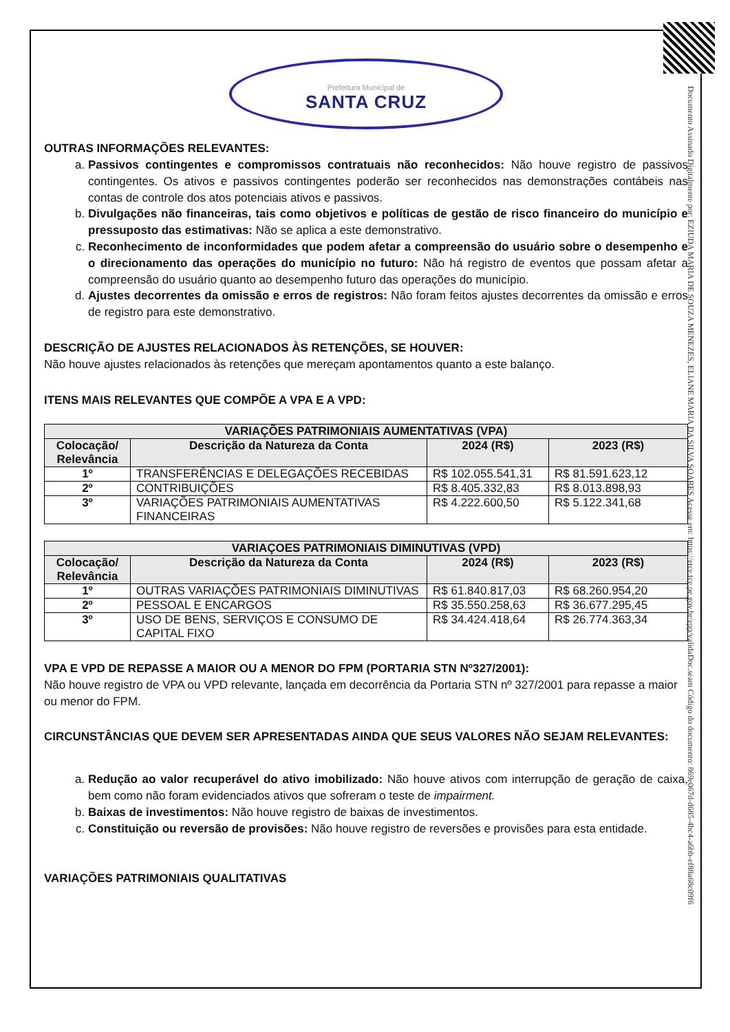Documento Assinado Digitalmente por: EZIUDA MARIA DE SOUZA MENEZES, ELIANE MARIA DA SILVA SOARES Acesse em: https://etce.tce.pe.gov.br/epp/validaDoc.seam Código do documento: 869e067d-d685-4bc4-a6bb-ef88a68c09f6
Prefeitura Municipal de
SANTA CRUZ
OUTRAS INFORMAÇÕES RELEVANTES:
a. Passivos contingentes e compromissos contratuais não reconhecidos: Não houve registro de passivos contingentes. Os ativos e passivos contingentes poderão ser reconhecidos nas demonstrações contábeis nas contas de controle dos atos potenciais ativos e passivos.
b. Divulgações não financeiras, tais como objetivos e políticas de gestão de risco financeiro do município e pressuposto das estimativas: Não se aplica a este demonstrativo.
c. Reconhecimento de inconformidades que podem afetar a compreensão do usuário sobre o desempenho e o direcionamento das operações do município no futuro: Não há registro de eventos que possam afetar a compreensão do usuário quanto ao desempenho futuro das operações do município.
d. Ajustes decorrentes da omissão e erros de registros: Não foram feitos ajustes decorrentes da omissão e erros de registro para este demonstrativo.
DESCRIÇÃO DE AJUSTES RELACIONADOS ÀS RETENÇÕES, SE HOUVER:
Não houve ajustes relacionados às retenções que mereçam apontamentos quanto a este balanço.
ITENS MAIS RELEVANTES QUE COMPÕE A VPA E A VPD:
| VARIAÇÕES PATRIMONIAIS AUMENTATIVAS (VPA) | | | |
| --- | --- | --- | --- |
| Colocação/ Relevância | Descrição da Natureza da Conta | 2024 (R$) | 2023 (R$) |
| 1º | TRANSFERÊNCIAS E DELEGAÇÕES RECEBIDAS | R$ 102.055.541,31 | R$ 81.591.623,12 |
| 2º | CONTRIBUIÇÕES | R$ 8.405.332,83 | R$ 8.013.898,93 |
| 3º | VARIAÇÕES PATRIMONIAIS AUMENTATIVAS FINANCEIRAS | R$ 4.222.600,50 | R$ 5.122.341,68 |
| VARIAÇOES PATRIMONIAIS DIMINUTIVAS (VPD) | | | |
| --- | --- | --- | --- |
| Colocação/ Relevância | Descrição da Natureza da Conta | 2024 (R$) | 2023 (R$) |
| 1º | OUTRAS VARIAÇÕES PATRIMONIAIS DIMINUTIVAS | R$ 61.840.817,03 | R$ 68.260.954,20 |
| 2º | PESSOAL E ENCARGOS | R$ 35.550.258,63 | R$ 36.677.295,45 |
| 3º | USO DE BENS, SERVIÇOS E CONSUMO DE CAPITAL FIXO | R$ 34.424.418,64 | R$ 26.774.363,34 |
VPA E VPD DE REPASSE A MAIOR OU A MENOR DO FPM (PORTARIA STN Nº327/2001):
Não houve registro de VPA ou VPD relevante, lançada em decorrência da Portaria STN nº 327/2001 para repasse a maior ou menor do FPM.
CIRCUNSTÂNCIAS QUE DEVEM SER APRESENTADAS AINDA QUE SEUS VALORES NÃO SEJAM RELEVANTES:
a. Redução ao valor recuperável do ativo imobilizado: Não houve ativos com interrupção de geração de caixa, bem como não foram evidenciados ativos que sofreram o teste de impairment.
b. Baixas de investimentos: Não houve registro de baixas de investimentos.
c. Constituição ou reversão de provisões: Não houve registro de reversões e provisões para esta entidade.
VARIAÇÕES PATRIMONIAIS QUALITATIVAS